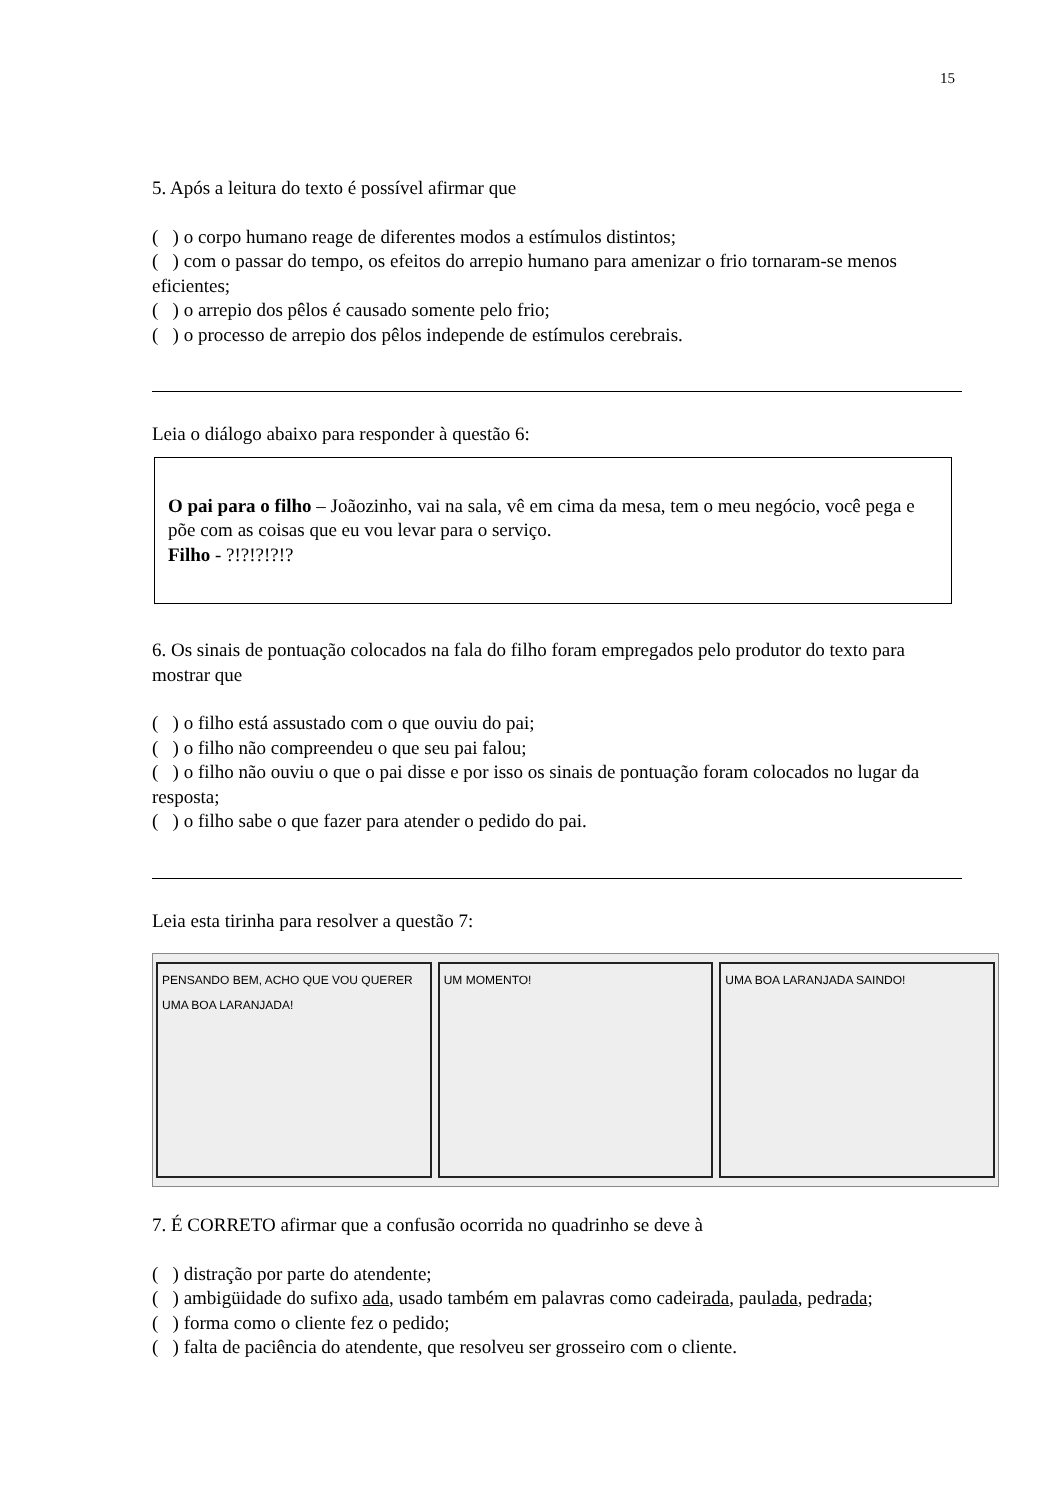15
5. Após a leitura do texto é possível afirmar que
( ) o corpo humano reage de diferentes modos a estímulos distintos;
( ) com o passar do tempo, os efeitos do arrepio humano para amenizar o frio tornaram-se menos eficientes;
( ) o arrepio dos pêlos é causado somente pelo frio;
( ) o processo de arrepio dos pêlos independe de estímulos cerebrais.
Leia o diálogo abaixo para responder à questão 6:
O pai para o filho – Joãozinho, vai na sala, vê em cima da mesa, tem o meu negócio, você pega e põe com as coisas que eu vou levar para o serviço.
Filho - ?!?!?!?!?
6. Os sinais de pontuação colocados na fala do filho foram empregados pelo produtor do texto para mostrar que
( ) o filho está assustado com o que ouviu do pai;
( ) o filho não compreendeu o que seu pai falou;
( ) o filho não ouviu o que o pai disse e por isso os sinais de pontuação foram colocados no lugar da resposta;
( ) o filho sabe o que fazer para atender o pedido do pai.
Leia esta tirinha para resolver a questão 7:
PENSANDO BEM, ACHO QUE VOU QUERER UMA BOA LARANJADA!
UM MOMENTO! UMA BOA LARANJADA SAINDO!
7. É CORRETO afirmar que a confusão ocorrida no quadrinho se deve à
( ) distração por parte do atendente;
( ) ambigüidade do sufixo ada, usado também em palavras como cadeirada, paulada, pedrada;
( ) forma como o cliente fez o pedido;
( ) falta de paciência do atendente, que resolveu ser grosseiro com o cliente.